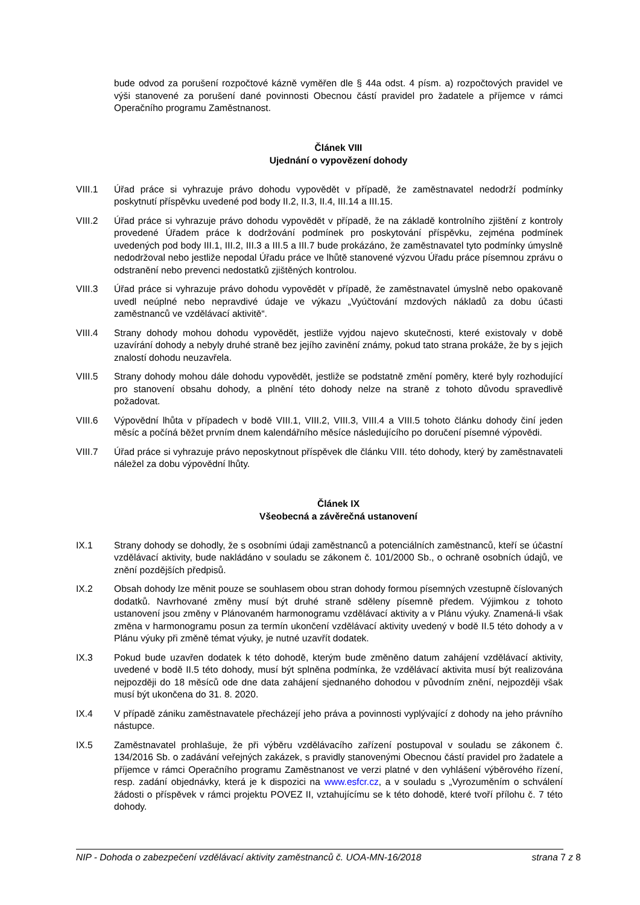bude odvod za porušení rozpočtové kázně vyměřen dle § 44a odst. 4 písm. a) rozpočtových pravidel ve výši stanovené za porušení dané povinnosti Obecnou částí pravidel pro žadatele a příjemce v rámci Operačního programu Zaměstnanost.
Článek VIII
Ujednání o vypovězení dohody
VIII.1 Úřad práce si vyhrazuje právo dohodu vypovědět v případě, že zaměstnavatel nedodrží podmínky poskytnutí příspěvku uvedené pod body II.2, II.3, II.4, III.14 a III.15.
VIII.2 Úřad práce si vyhrazuje právo dohodu vypovědět v případě, že na základě kontrolního zjištění z kontroly provedené Úřadem práce k dodržování podmínek pro poskytování příspěvku, zejména podmínek uvedených pod body III.1, III.2, III.3 a III.5 a III.7 bude prokázáno, že zaměstnavatel tyto podmínky úmyslně nedodržoval nebo jestliže nepodal Úřadu práce ve lhůtě stanovené výzvou Úřadu práce písemnou zprávu o odstranění nebo prevenci nedostatků zjištěných kontrolou.
VIII.3 Úřad práce si vyhrazuje právo dohodu vypovědět v případě, že zaměstnavatel úmyslně nebo opakovaně uvedl neúplné nebo nepravdivé údaje ve výkazu „Vyúčtování mzdových nákladů za dobu účasti zaměstnanců ve vzdělávací aktivitě“.
VIII.4 Strany dohody mohou dohodu vypovědět, jestliže vyjdou najevo skutečnosti, které existovaly v době uzavírání dohody a nebyly druhé straně bez jejího zavinění známy, pokud tato strana prokáže, že by s jejich znalostí dohodu neuzavřela.
VIII.5 Strany dohody mohou dále dohodu vypovědět, jestliže se podstatně změní poměry, které byly rozhodující pro stanovení obsahu dohody, a plnění této dohody nelze na straně z tohoto důvodu spravedlivě požadovat.
VIII.6 Výpovědní lhůta v případech v bodě VIII.1, VIII.2, VIII.3, VIII.4 a VIII.5 tohoto článku dohody činí jeden měsíc a počíná běžet prvním dnem kalendářního měsíce následujícího po doručení písemné výpovědi.
VIII.7 Úřad práce si vyhrazuje právo neposkytnout příspěvek dle článku VIII. této dohody, který by zaměstnavateli náležel za dobu výpovědní lhůty.
Článek IX
Všeobecná a závěrečná ustanovení
IX.1 Strany dohody se dohodly, že s osobními údaji zaměstnanců a potenciálních zaměstnanců, kteří se účastní vzdělávací aktivity, bude nakládáno v souladu se zákonem č. 101/2000 Sb., o ochraně osobních údajů, ve znění pozdějších předpisů.
IX.2 Obsah dohody lze měnit pouze se souhlasem obou stran dohody formou písemných vzestupně číslovaných dodatků. Navrhované změny musí být druhé straně sděleny písemně předem. Výjimkou z tohoto ustanovení jsou změny v Plánovaném harmonogramu vzdělávací aktivity a v Plánu výuky. Znamená-li však změna v harmonogramu posun za termín ukončení vzdělávací aktivity uvedený v bodě II.5 této dohody a v Plánu výuky při změně témat výuky, je nutné uzavřít dodatek.
IX.3 Pokud bude uzavřen dodatek k této dohodě, kterým bude změněno datum zahájení vzdělávací aktivity, uvedené v bodě II.5 této dohody, musí být splněna podmínka, že vzdělávací aktivita musí být realizována nejpozději do 18 měsíců ode dne data zahájení sjednaného dohodou v původním znění, nejpozději však musí být ukončena do 31. 8. 2020.
IX.4 V případě zániku zaměstnavatele přecházejí jeho práva a povinnosti vyplývající z dohody na jeho právního nástupce.
IX.5 Zaměstnavatel prohlašuje, že při výběru vzdělávacího zařízení postupoval v souladu se zákonem č. 134/2016 Sb. o zadávání veřejných zakázek, s pravidly stanovenými Obecnou částí pravidel pro žadatele a příjemce v rámci Operačního programu Zaměstnanost ve verzi platné v den vyhlášení výběrového řízení, resp. zadání objednávky, která je k dispozici na www.esfcr.cz, a v souladu s „Vyrozuměním o schválení žádosti o příspěvek v rámci projektu POVEZ II, vztahujícímu se k této dohodě, které tvoří přílohu č. 7 této dohody.
NIP - Dohoda o zabezpečení vzdělávací aktivity zaměstnanců č. UOA-MN-16/2018 strana 7 z 8